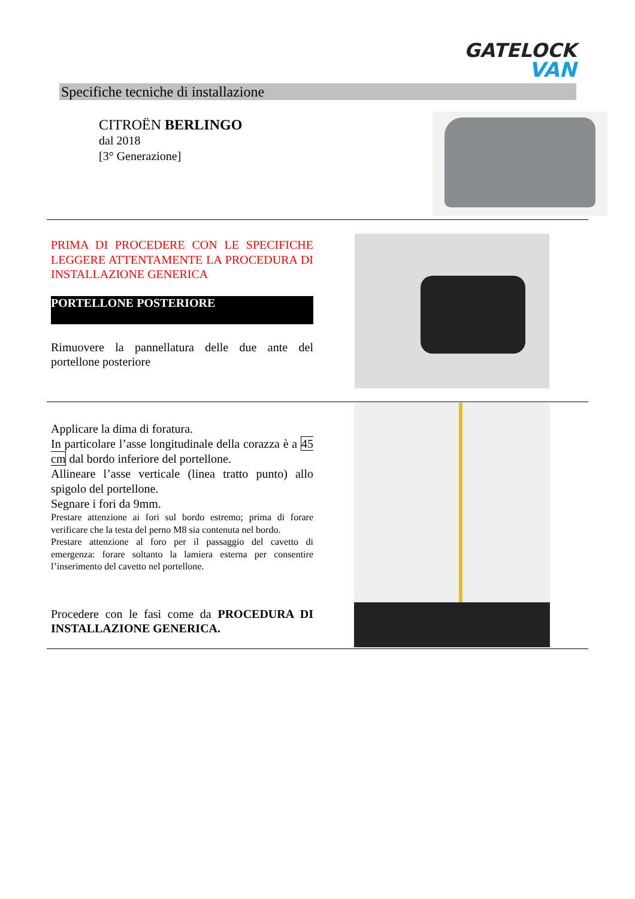GATELOCK
VAN
Specifiche tecniche di installazione
CITROËN BERLINGO
dal 2018
[3° Generazione]
PRIMA DI PROCEDERE CON LE SPECIFICHE LEGGERE ATTENTAMENTE LA PROCEDURA DI INSTALLAZIONE GENERICA
PORTELLONE POSTERIORE
Rimuovere la pannellatura delle due ante del portellone posteriore
Applicare la dima di foratura.
In particolare l’asse longitudinale della corazza è a 45 cm dal bordo inferiore del portellone.
Allineare l’asse verticale (linea tratto punto) allo spigolo del portellone.
Segnare i fori da 9mm.
Prestare attenzione ai fori sul bordo estremo; prima di forare verificare che la testa del perno M8 sia contenuta nel bordo.
Prestare attenzione al foro per il passaggio del cavetto di emergenza: forare soltanto la lamiera esterna per consentire l’inserimento del cavetto nel portellone.
Procedere con le fasi come da PROCEDURA DI INSTALLAZIONE GENERICA.